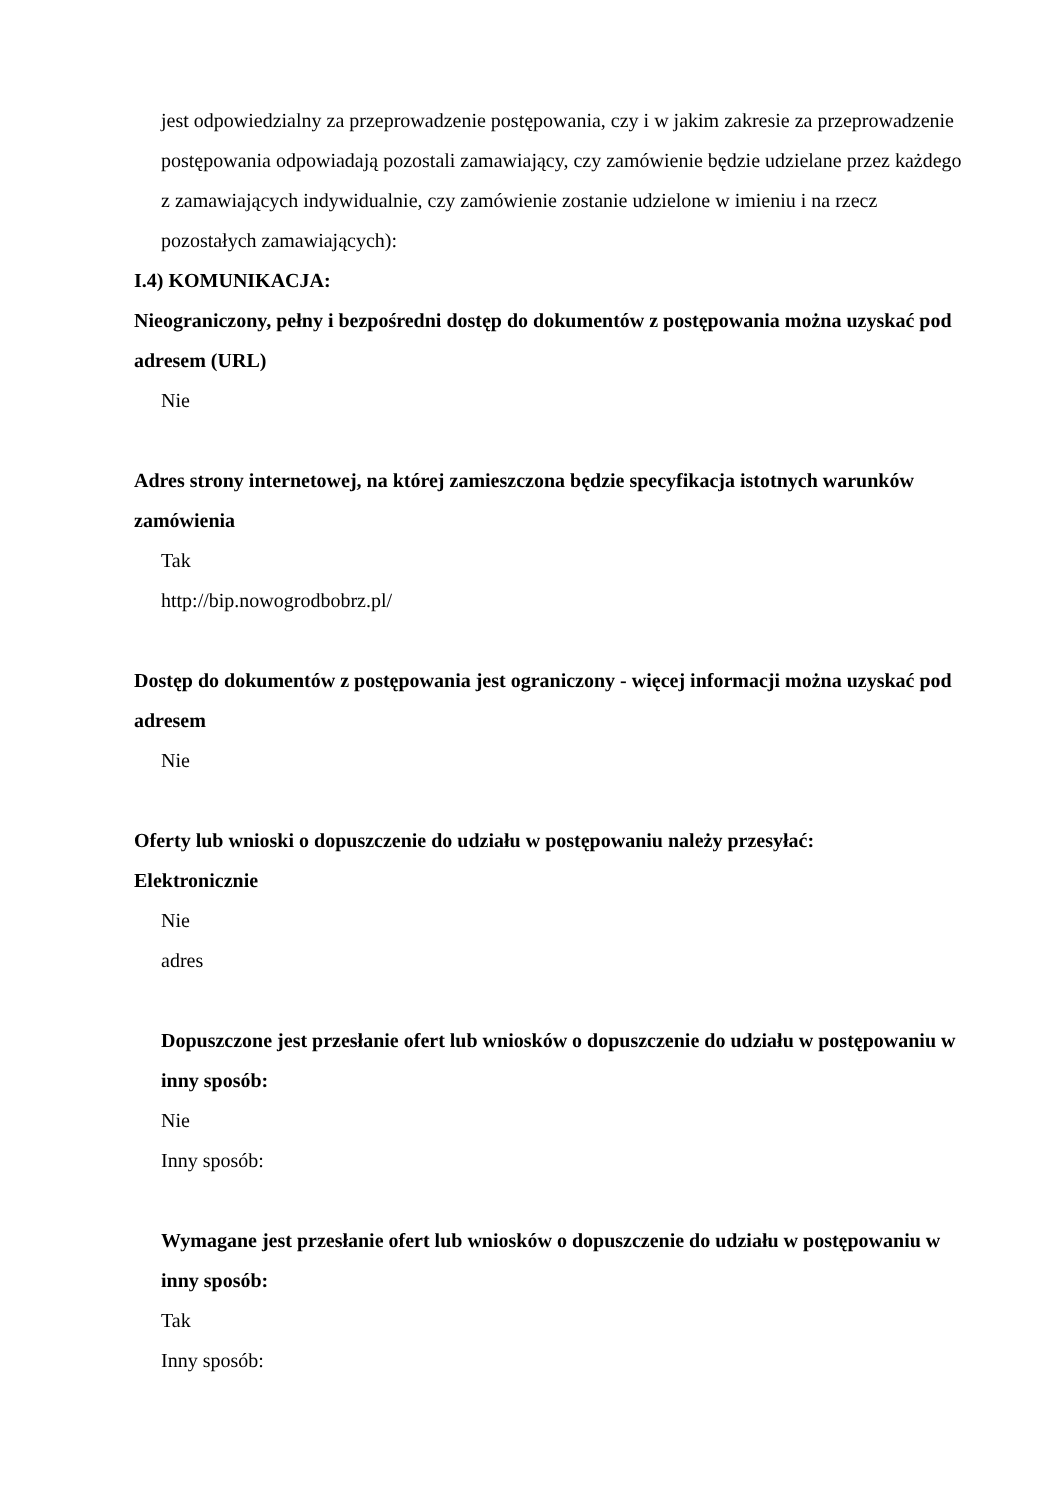jest odpowiedzialny za przeprowadzenie postępowania, czy i w jakim zakresie za przeprowadzenie postępowania odpowiadają pozostali zamawiający, czy zamówienie będzie udzielane przez każdego z zamawiających indywidualnie, czy zamówienie zostanie udzielone w imieniu i na rzecz pozostałych zamawiających):
I.4) KOMUNIKACJA:
Nieograniczony, pełny i bezpośredni dostęp do dokumentów z postępowania można uzyskać pod adresem (URL)
Nie
Adres strony internetowej, na której zamieszczona będzie specyfikacja istotnych warunków zamówienia
Tak
http://bip.nowogrodbobrz.pl/
Dostęp do dokumentów z postępowania jest ograniczony - więcej informacji można uzyskać pod adresem
Nie
Oferty lub wnioski o dopuszczenie do udziału w postępowaniu należy przesyłać:
Elektronicznie
Nie
adres
Dopuszczone jest przesłanie ofert lub wniosków o dopuszczenie do udziału w postępowaniu w inny sposób:
Nie
Inny sposób:
Wymagane jest przesłanie ofert lub wniosków o dopuszczenie do udziału w postępowaniu w inny sposób:
Tak
Inny sposób: